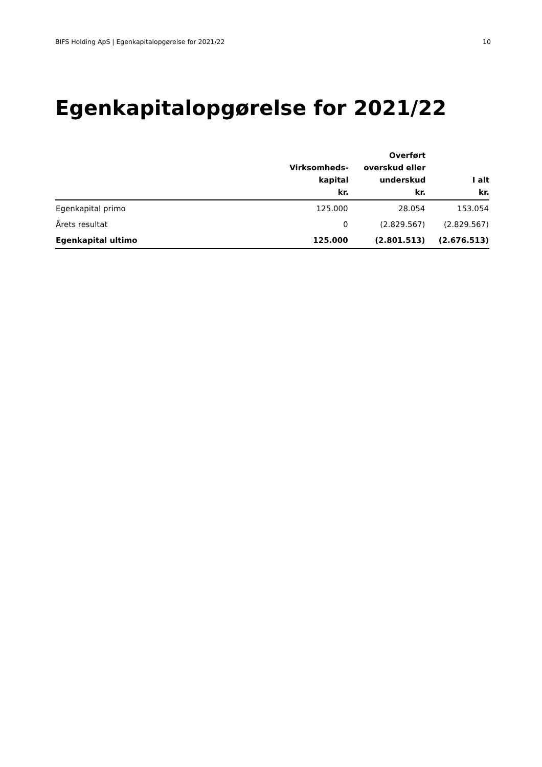BIFS Holding ApS | Egenkapitalopgørelse for 2021/22 10
Egenkapitalopgørelse for 2021/22
| | Virksomheds- kapital kr. | Overført overskud eller underskud kr. | I alt kr. |
| --- | --- | --- | --- |
| Egenkapital primo | 125.000 | 28.054 | 153.054 |
| Årets resultat | 0 | (2.829.567) | (2.829.567) |
| Egenkapital ultimo | 125.000 | (2.801.513) | (2.676.513) |